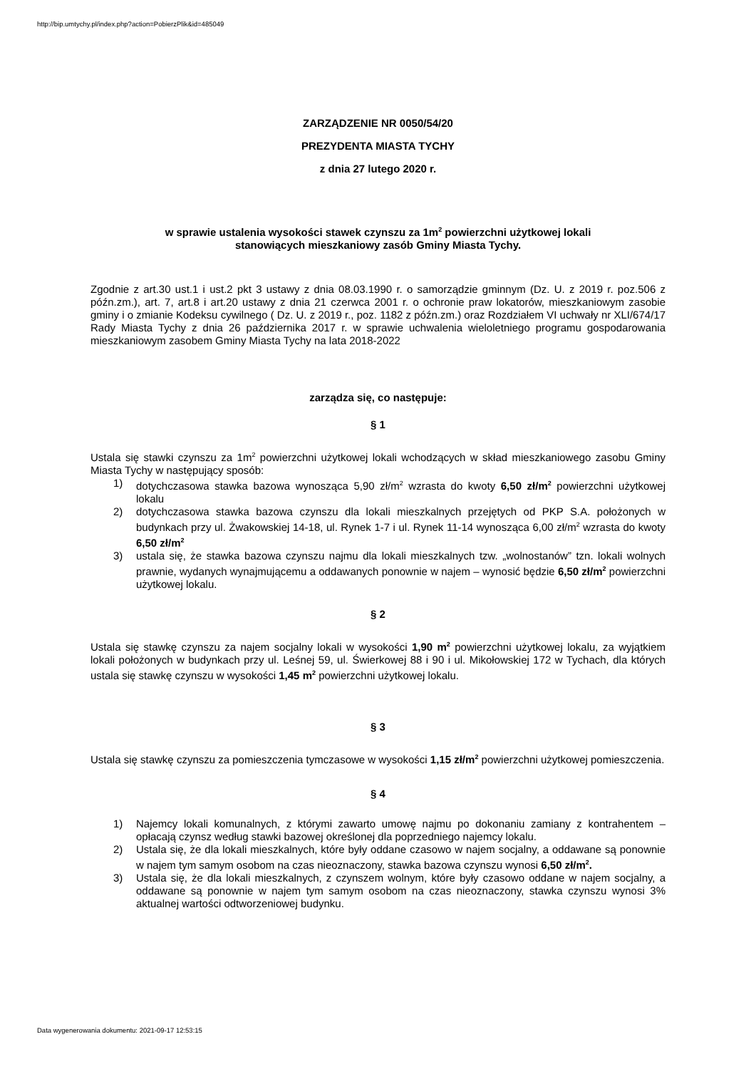http://bip.umtychy.pl/index.php?action=PobierzPlik&id=485049
ZARZĄDZENIE NR 0050/54/20
PREZYDENTA MIASTA TYCHY
z dnia 27 lutego 2020 r.
w sprawie ustalenia wysokości stawek czynszu za 1m<sup>2</sup> powierzchni użytkowej lokali
stanowiących mieszkaniowy zasób Gminy Miasta Tychy.
Zgodnie z art.30 ust.1 i ust.2 pkt 3 ustawy z dnia 08.03.1990 r. o samorządzie gminnym (Dz. U. z 2019 r. poz.506 z późn.zm.), art. 7, art.8 i art.20 ustawy z dnia 21 czerwca 2001 r. o ochronie praw lokatorów, mieszkaniowym zasobie gminy i o zmianie Kodeksu cywilnego ( Dz. U. z 2019 r., poz. 1182 z późn.zm.) oraz Rozdziałem VI uchwały nr XLI/674/17 Rady Miasta Tychy z dnia 26 października 2017 r. w sprawie uchwalenia wieloletniego programu gospodarowania mieszkaniowym zasobem Gminy Miasta Tychy na lata 2018-2022
zarządza się, co następuje:
§ 1
Ustala się stawki czynszu za 1m<sup>2</sup> powierzchni użytkowej lokali wchodzących w skład mieszkaniowego zasobu Gminy Miasta Tychy w następujący sposób:
1) dotychczasowa stawka bazowa wynosząca 5,90 zł/m<sup>2</sup> wzrasta do kwoty 6,50 zł/m<sup>2</sup> powierzchni użytkowej lokalu
2) dotychczasowa stawka bazowa czynszu dla lokali mieszkalnych przejętych od PKP S.A. położonych w budynkach przy ul. Żwakowskiej 14-18, ul. Rynek 1-7 i ul. Rynek 11-14 wynosząca 6,00 zł/m<sup>2</sup> wzrasta do kwoty 6,50 zł/m<sup>2</sup>
3) ustala się, że stawka bazowa czynszu najmu dla lokali mieszkalnych tzw. „wolnostanów” tzn. lokali wolnych prawnie, wydanych wynajmującemu a oddawanych ponownie w najem – wynosić będzie 6,50 zł/m<sup>2</sup> powierzchni użytkowej lokalu.
§ 2
Ustala się stawkę czynszu za najem socjalny lokali w wysokości 1,90 m<sup>2</sup> powierzchni użytkowej lokalu, za wyjątkiem lokali położonych w budynkach przy ul. Leśnej 59, ul. Świerkowej 88 i 90 i ul. Mikołowskiej 172 w Tychach, dla których ustala się stawkę czynszu w wysokości 1,45 m<sup>2</sup> powierzchni użytkowej lokalu.
§ 3
Ustala się stawkę czynszu za pomieszczenia tymczasowe w wysokości 1,15 zł/m<sup>2</sup> powierzchni użytkowej pomieszczenia.
§ 4
1) Najemcy lokali komunalnych, z którymi zawarto umowę najmu po dokonaniu zamiany z kontrahentem – opłacają czynsz według stawki bazowej określonej dla poprzedniego najemcy lokalu.
2) Ustala się, że dla lokali mieszkalnych, które były oddane czasowo w najem socjalny, a oddawane są ponownie w najem tym samym osobom na czas nieoznaczony, stawka bazowa czynszu wynosi 6,50 zł/m<sup>2</sup>.
3) Ustala się, że dla lokali mieszkalnych, z czynszem wolnym, które były czasowo oddane w najem socjalny, a oddawane są ponownie w najem tym samym osobom na czas nieoznaczony, stawka czynszu wynosi 3% aktualnej wartości odtworzeniowej budynku.
Data wygenerowania dokumentu: 2021-09-17 12:53:15